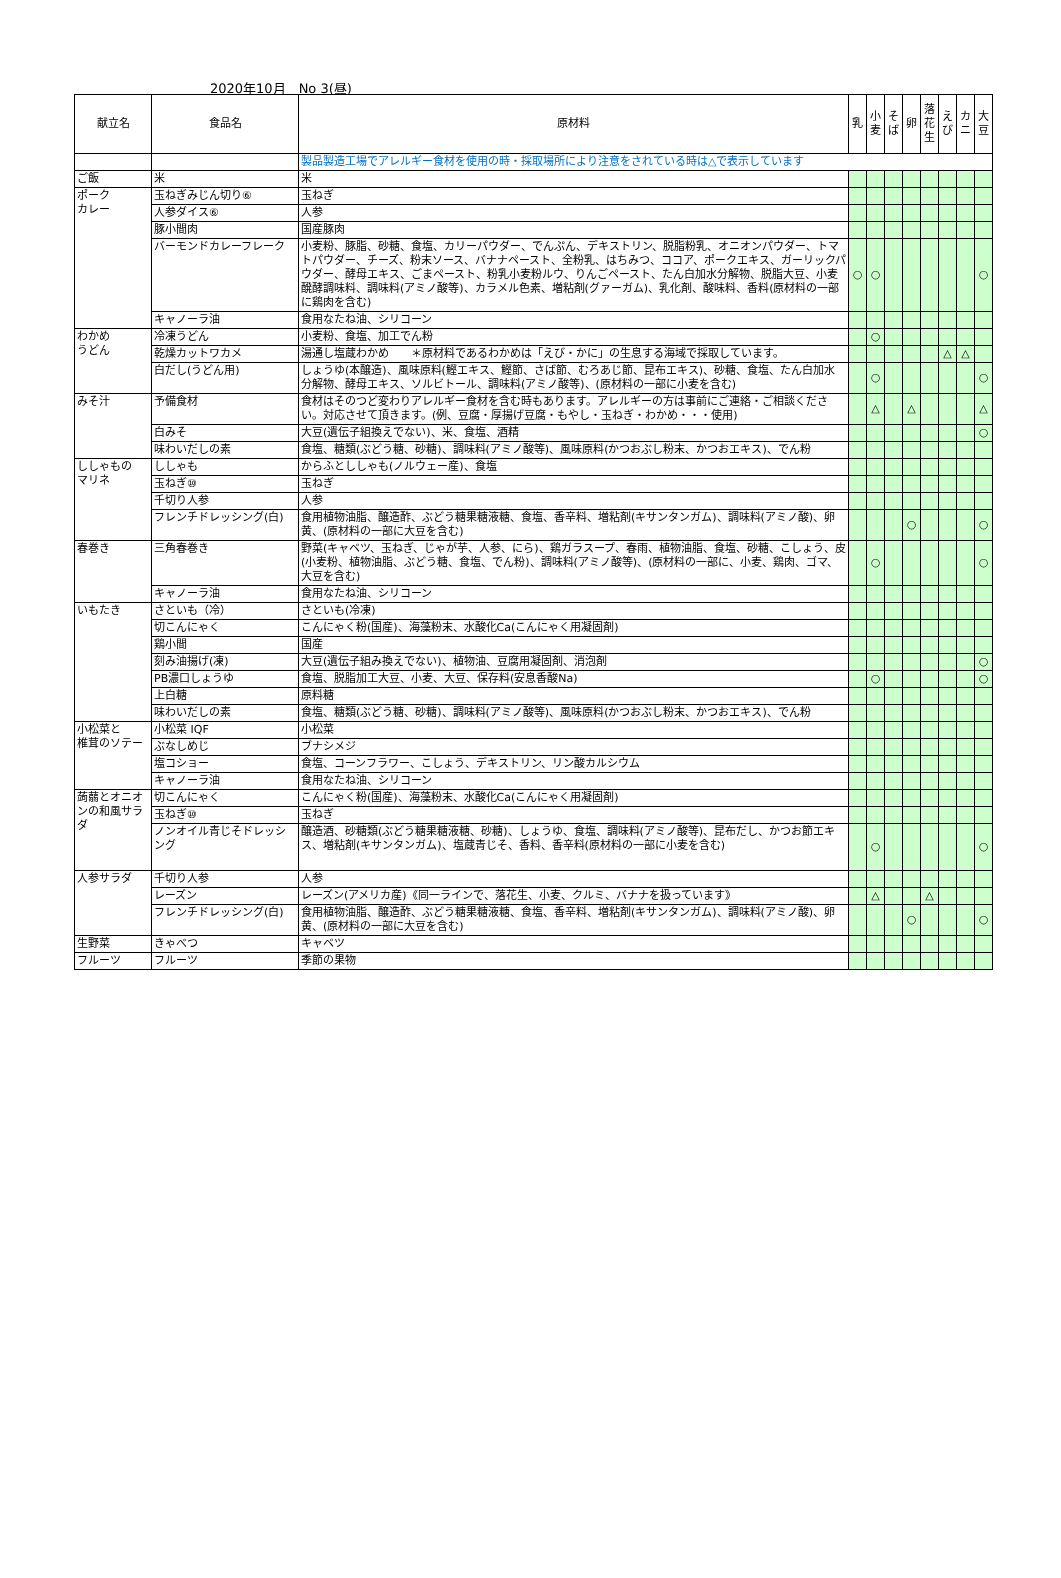2020年10月　No 3(昼)
| 献立名 | 食品名 | 原材料 | 乳 | 小麦 | そば | 卵 | 落花生 | えび | カニ | 大豆 |
| --- | --- | --- | --- | --- | --- | --- | --- | --- | --- | --- |
| | | 製品製造工場でアレルギー食材を使用の時・採取場所により注意をされている時は△で表示しています | | | | | | | | |
| ご飯 | 米 | 米 | | | | | | | | |
| ポーク カレー | 玉ねぎみじん切り⑥ | 玉ねぎ | | | | | | | | |
| | 人参ダイス⑥ | 人参 | | | | | | | | |
| | 豚小間肉 | 国産豚肉 | | | | | | | | |
| | バーモンドカレーフレーク | 小麦粉、豚脂、砂糖、食塩、カリーパウダー、でんぷん、デキストリン、脱脂粉乳、オニオンパウダー、トマトパウダー、チーズ、粉末ソース、バナナペースト、全粉乳、はちみつ、ココア、ポークエキス、ガーリックパウダー、酵母エキス、ごまペースト、粉乳小麦粉ルウ、りんごペースト、たん白加水分解物、脱脂大豆、小麦醗酵調味料、調味料(アミノ酸等)、カラメル色素、増粘剤(グァーガム)、乳化剤、酸味料、香料(原材料の一部に鶏肉を含む) | ○ | ○ | | | | | | ○ |
| | キャノーラ油 | 食用なたね油、シリコーン | | | | | | | | |
| わかめ うどん | 冷凍うどん | 小麦粉、食塩、加工でん粉 | | ○ | | | | | | |
| | 乾燥カットワカメ | 湯通し塩蔵わかめ ＊原材料であるわかめは「えび・かに」の生息する海域で採取しています。 | | | | | | △ | △ | |
| | 白だし(うどん用) | しょうゆ(本醸造)、風味原料(鰹エキス、鰹節、さば節、むろあじ節、昆布エキス)、砂糖、食塩、たん白加水分解物、酵母エキス、ソルビトール、調味料(アミノ酸等)、(原材料の一部に小麦を含む) | | ○ | | | | | | ○ |
| みそ汁 | 予備食材 | 食材はそのつど変わりアレルギー食材を含む時もあります。アレルギーの方は事前にご連絡・ご相談ください。対応させて頂きます。(例、豆腐・厚揚げ豆腐・もやし・玉ねぎ・わかめ・・・使用) | | △ | | △ | | | | △ |
| | 白みそ | 大豆(遺伝子組換えでない)、米、食塩、酒精 | | | | | | | | ○ |
| | 味わいだしの素 | 食塩、糖類(ぶどう糖、砂糖)、調味料(アミノ酸等)、風味原料(かつおぶし粉末、かつおエキス)、でん粉 | | | | | | | | |
| ししゃもの マリネ | ししゃも | からふとししゃも(ノルウェー産)、食塩 | | | | | | | | |
| | 玉ねぎ⑩ | 玉ねぎ | | | | | | | | |
| | 千切り人参 | 人参 | | | | | | | | |
| | フレンチドレッシング(白) | 食用植物油脂、醸造酢、ぶどう糖果糖液糖、食塩、香辛料、増粘剤(キサンタンガム)、調味料(アミノ酸)、卵黄、(原材料の一部に大豆を含む) | | | | ○ | | | | ○ |
| 春巻き | 三角春巻き | 野菜(キャベツ、玉ねぎ、じゃが芋、人参、にら)、鶏ガラスープ、春雨、植物油脂、食塩、砂糖、こしょう、皮(小麦粉、植物油脂、ぶどう糖、食塩、でん粉)、調味料(アミノ酸等)、(原材料の一部に、小麦、鶏肉、ゴマ、大豆を含む) | | ○ | | | | | | ○ |
| | キャノーラ油 | 食用なたね油、シリコーン | | | | | | | | |
| いもたき | さといも（冷） | さといも(冷凍) | | | | | | | | |
| | 切こんにゃく | こんにゃく粉(国産)、海藻粉末、水酸化Ca(こんにゃく用凝固剤) | | | | | | | | |
| | 鶏小間 | 国産 | | | | | | | | |
| | 刻み油揚げ(凍) | 大豆(遺伝子組み換えでない)、植物油、豆腐用凝固剤、消泡剤 | | | | | | | | ○ |
| | PB濃口しょうゆ | 食塩、脱脂加工大豆、小麦、大豆、保存料(安息香酸Na) | | ○ | | | | | | ○ |
| | 上白糖 | 原料糖 | | | | | | | | |
| | 味わいだしの素 | 食塩、糖類(ぶどう糖、砂糖)、調味料(アミノ酸等)、風味原料(かつおぶし粉末、かつおエキス)、でん粉 | | | | | | | | |
| 小松菜と 椎茸のソテー | 小松菜 IQF | 小松菜 | | | | | | | | |
| | ぶなしめじ | ブナシメジ | | | | | | | | |
| | 塩コショー | 食塩、コーンフラワー、こしょう、デキストリン、リン酸カルシウム | | | | | | | | |
| | キャノーラ油 | 食用なたね油、シリコーン | | | | | | | | |
| 蒟蒻とオニオンの和風サラダ | 切こんにゃく | こんにゃく粉(国産)、海藻粉末、水酸化Ca(こんにゃく用凝固剤) | | | | | | | | |
| | 玉ねぎ⑩ | 玉ねぎ | | | | | | | | |
| | ノンオイル青じそドレッシング | 醸造酒、砂糖類(ぶどう糖果糖液糖、砂糖)、しょうゆ、食塩、調味料(アミノ酸等)、昆布だし、かつお節エキス、増粘剤(キサンタンガム)、塩蔵青じそ、香料、香辛料(原材料の一部に小麦を含む) | | ○ | | | | | | ○ |
| 人参サラダ | 千切り人参 | 人参 | | | | | | | | |
| | レーズン | レーズン(アメリカ産)《同一ラインで、落花生、小麦、クルミ、バナナを扱っています》 | | △ | | | △ | | | |
| | フレンチドレッシング(白) | 食用植物油脂、醸造酢、ぶどう糖果糖液糖、食塩、香辛料、増粘剤(キサンタンガム)、調味料(アミノ酸)、卵黄、(原材料の一部に大豆を含む) | | | | ○ | | | | ○ |
| 生野菜 | きゃべつ | キャベツ | | | | | | | | |
| フルーツ | フルーツ | 季節の果物 | | | | | | | | |